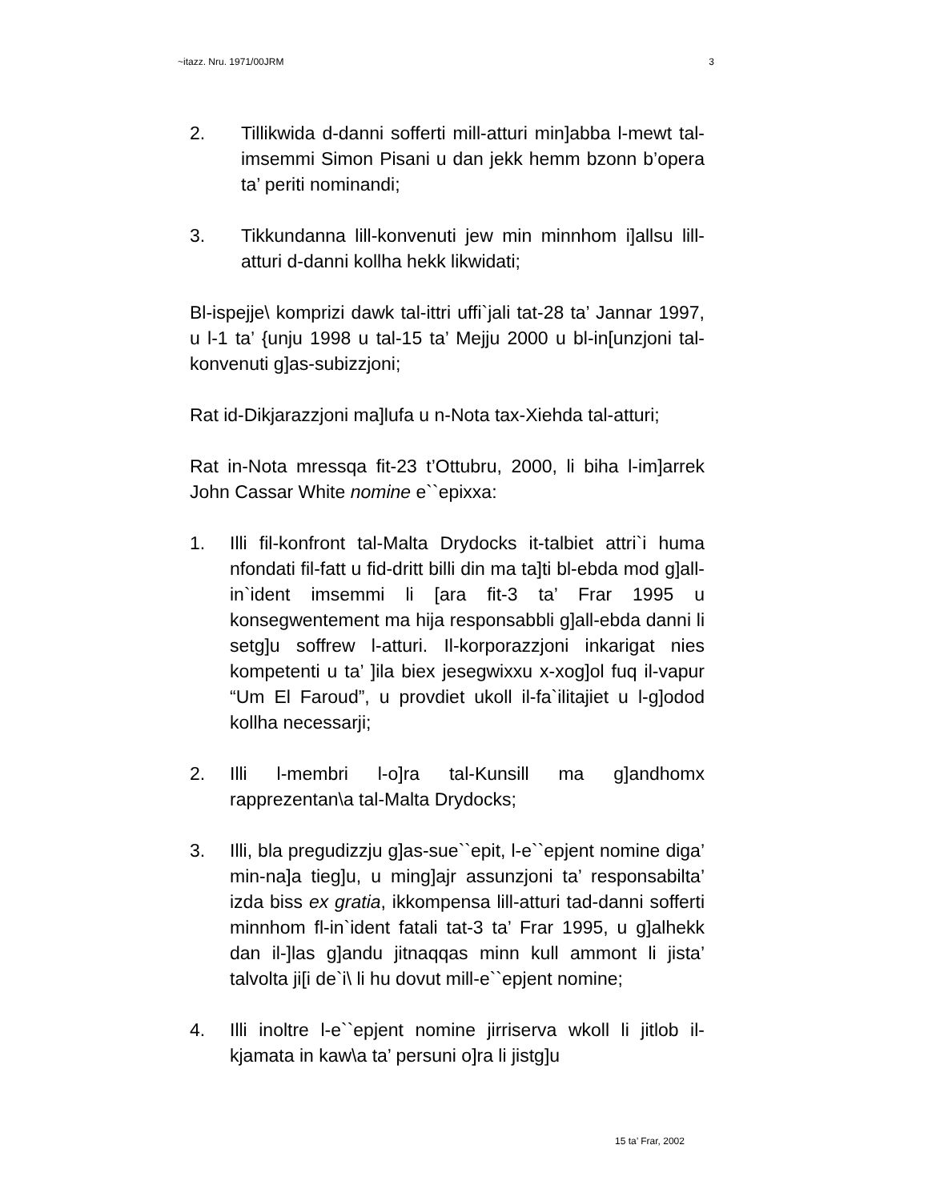~itazz. Nru. 1971/00JRM 3
2. Tillikwida d-danni sofferti mill-atturi min]abba l-mewt tal-imsemmi Simon Pisani u dan jekk hemm bzonn b’opera ta’ periti nominandi;
3. Tikkundanna lill-konvenuti jew min minnhom i]allsu lill-atturi d-danni kollha hekk likwidati;
Bl-ispejje\ komprizi dawk tal-ittri uffi`jali tat-28 ta’ Jannar 1997, u l-1 ta’ {unju 1998 u tal-15 ta’ Mejju 2000 u bl-in[unzjoni tal-konvenuti g]as-subizzjoni;
Rat id-Dikjarazzjoni ma]lufa u n-Nota tax-Xiehda tal-atturi;
Rat in-Nota mressqa fit-23 t’Ottubru, 2000, li biha l-im]arrek John Cassar White nomine e``epixxa:
1. Illi fil-konfront tal-Malta Drydocks it-talbiet attri`i huma nfondati fil-fatt u fid-dritt billi din ma ta]ti bl-ebda mod g]all-in`ident imsemmi li [ara fit-3 ta’ Frar 1995 u konsegwentement ma hija responsabbli g]all-ebda danni li setg]u soffrew l-atturi. Il-korporazzjoni inkarigat nies kompetenti u ta’ ]ila biex jesegwixxu x-xog]ol fuq il-vapur “Um El Faroud”, u provdiet ukoll il-fa`ilitajiet u l-g]odod kollha necessarji;
2. Illi l-membri l-o]ra tal-Kunsill ma g]andhomx rapprezentan\a tal-Malta Drydocks;
3. Illi, bla pregudizzju g]as-sue``epit, l-e``epjent nomine diga’ min-na]a tieg]u, u ming]ajr assunzjoni ta’ responsabilta’ izda biss ex gratia, ikkompensa lill-atturi tad-danni sofferti minnhom fl-in`ident fatali tat-3 ta’ Frar 1995, u g]alhekk dan il-]las g]andu jitnaqqas minn kull ammont li jista’ talvolta ji[i de`i\ li hu dovut mill-e``epjent nomine;
4. Illi inoltre l-e``epjent nomine jirriserva wkoll li jitlob il-kjamata in kaw\a ta’ persuni o]ra li jistg]u
15 ta’ Frar, 2002